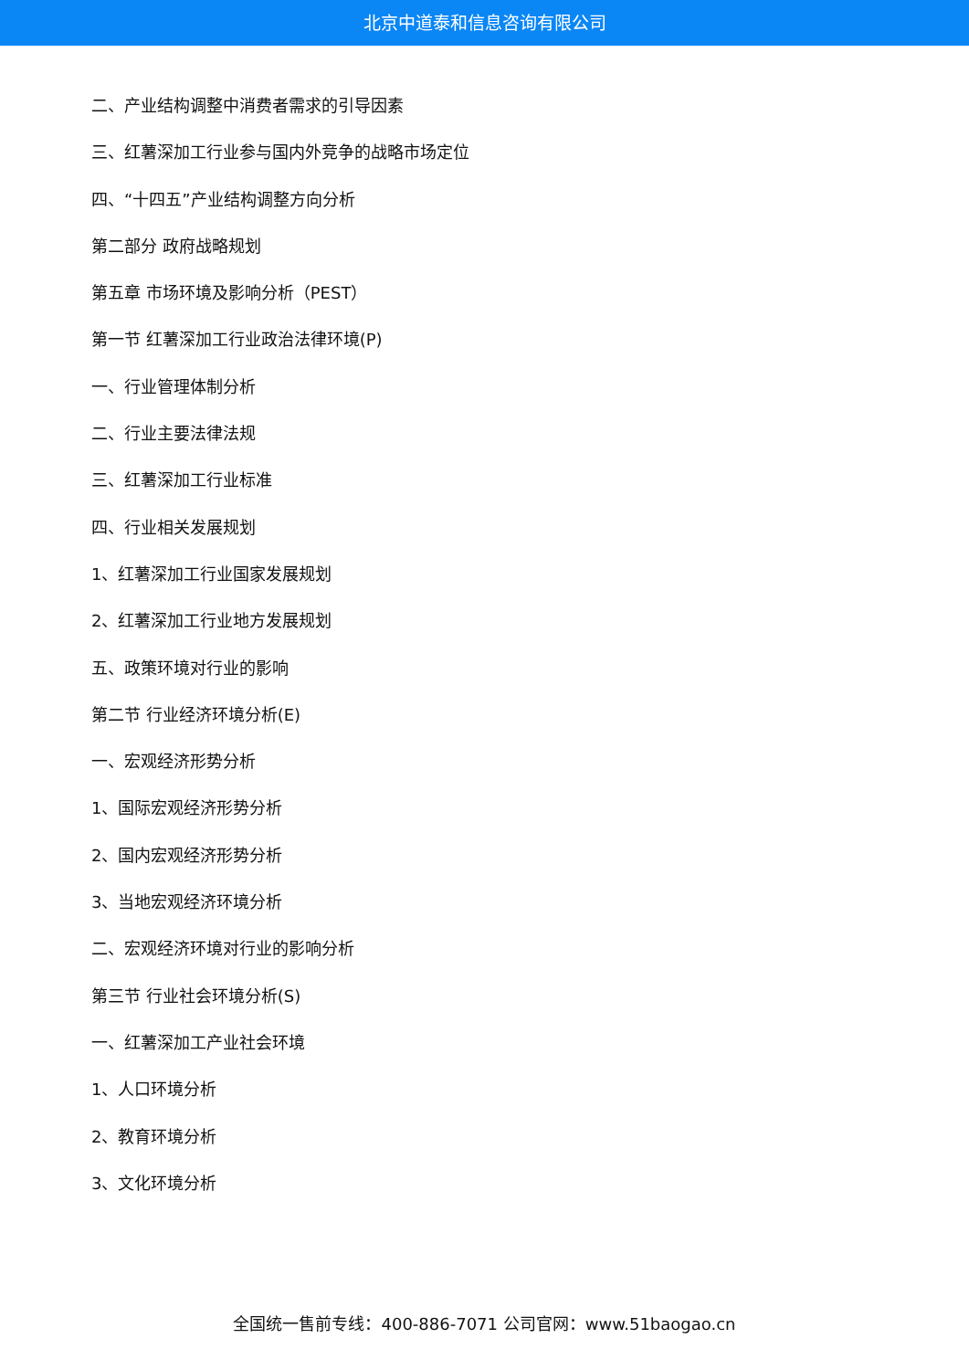北京中道泰和信息咨询有限公司
二、产业结构调整中消费者需求的引导因素
三、红薯深加工行业参与国内外竞争的战略市场定位
四、“十四五”产业结构调整方向分析
第二部分 政府战略规划
第五章 市场环境及影响分析（PEST）
第一节 红薯深加工行业政治法律环境(P)
一、行业管理体制分析
二、行业主要法律法规
三、红薯深加工行业标准
四、行业相关发展规划
1、红薯深加工行业国家发展规划
2、红薯深加工行业地方发展规划
五、政策环境对行业的影响
第二节 行业经济环境分析(E)
一、宏观经济形势分析
1、国际宏观经济形势分析
2、国内宏观经济形势分析
3、当地宏观经济环境分析
二、宏观经济环境对行业的影响分析
第三节 行业社会环境分析(S)
一、红薯深加工产业社会环境
1、人口环境分析
2、教育环境分析
3、文化环境分析
全国统一售前专线：400-886-7071 公司官网：www.51baogao.cn